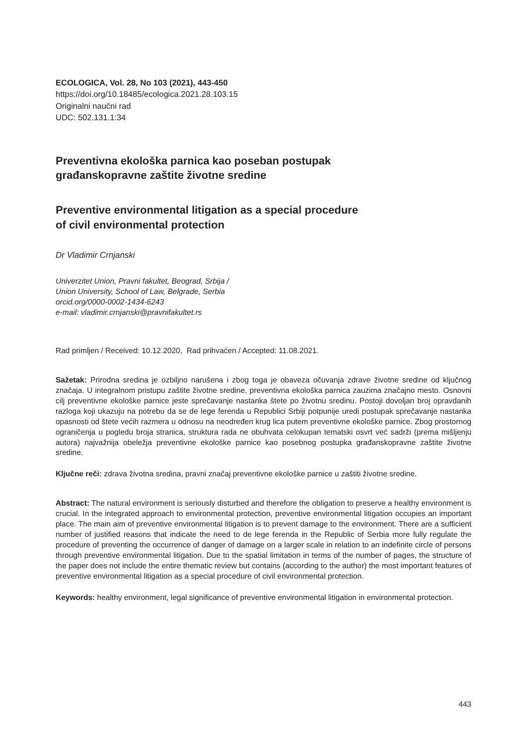ECOLOGICA, Vol. 28, No 103 (2021), 443-450
https://doi.org/10.18485/ecologica.2021.28.103.15
Originalni naučni rad
UDC: 502.131.1:34
Preventivna ekološka parnica kao poseban postupak
građanskopravne zaštite životne sredine
Preventive environmental litigation as a special procedure
of civil environmental protection
Dr Vladimir Crnjanski
Univerzitet Union, Pravni fakultet, Beograd, Srbija /
Union University, School of Law, Belgrade, Serbia
orcid.org/0000-0002-1434-6243
e-mail: vladimir.crnjanski@pravnifakultet.rs
Rad primljen / Received: 10.12.2020, Rad prihvaćen / Accepted: 11.08.2021.
Sažetak: Prirodna sredina je ozbiljno narušena i zbog toga je obaveza očuvanja zdrave životne sredine od ključnog značaja. U integralnom pristupu zaštite životne sredine, preventivna ekološka parnica zauzima značajno mesto. Osnovni cilj preventivne ekološke parnice jeste sprečavanje nastanka štete po životnu sredinu. Postoji dovoljan broj opravdanih razloga koji ukazuju na potrebu da se de lege ferenda u Republici Srbiji potpunije uredi postupak sprečavanje nastanka opasnosti od štete većih razmera u odnosu na neodređen krug lica putem preventivne ekološke parnice. Zbog prostornog ograničenja u pogledu broja stranica, struktura rada ne obuhvata celokupan tematski osvrt već sadrži (prema mišljenju autora) najvažnija obeležja preventivne ekološke parnice kao posebnog postupka građanskopravne zaštite životne sredine.
Ključne reči: zdrava životna sredina, pravni značaj preventivne ekološke parnice u zaštiti životne sredine.
Abstract: The natural environment is seriously disturbed and therefore the obligation to preserve a healthy environment is crucial. In the integrated approach to environmental protection, preventive environmental litigation occupies an important place. The main aim of preventive environmental litigation is to prevent damage to the environment. There are a sufficient number of justified reasons that indicate the need to de lege ferenda in the Republic of Serbia more fully regulate the procedure of preventing the occurrence of danger of damage on a larger scale in relation to an indefinite circle of persons through preventive environmental litigation. Due to the spatial limitation in terms of the number of pages, the structure of the paper does not include the entire thematic review but contains (according to the author) the most important features of preventive environmental litigation as a special procedure of civil environmental protection.
Keywords: healthy environment, legal significance of preventive environmental litigation in environmental protection.
443